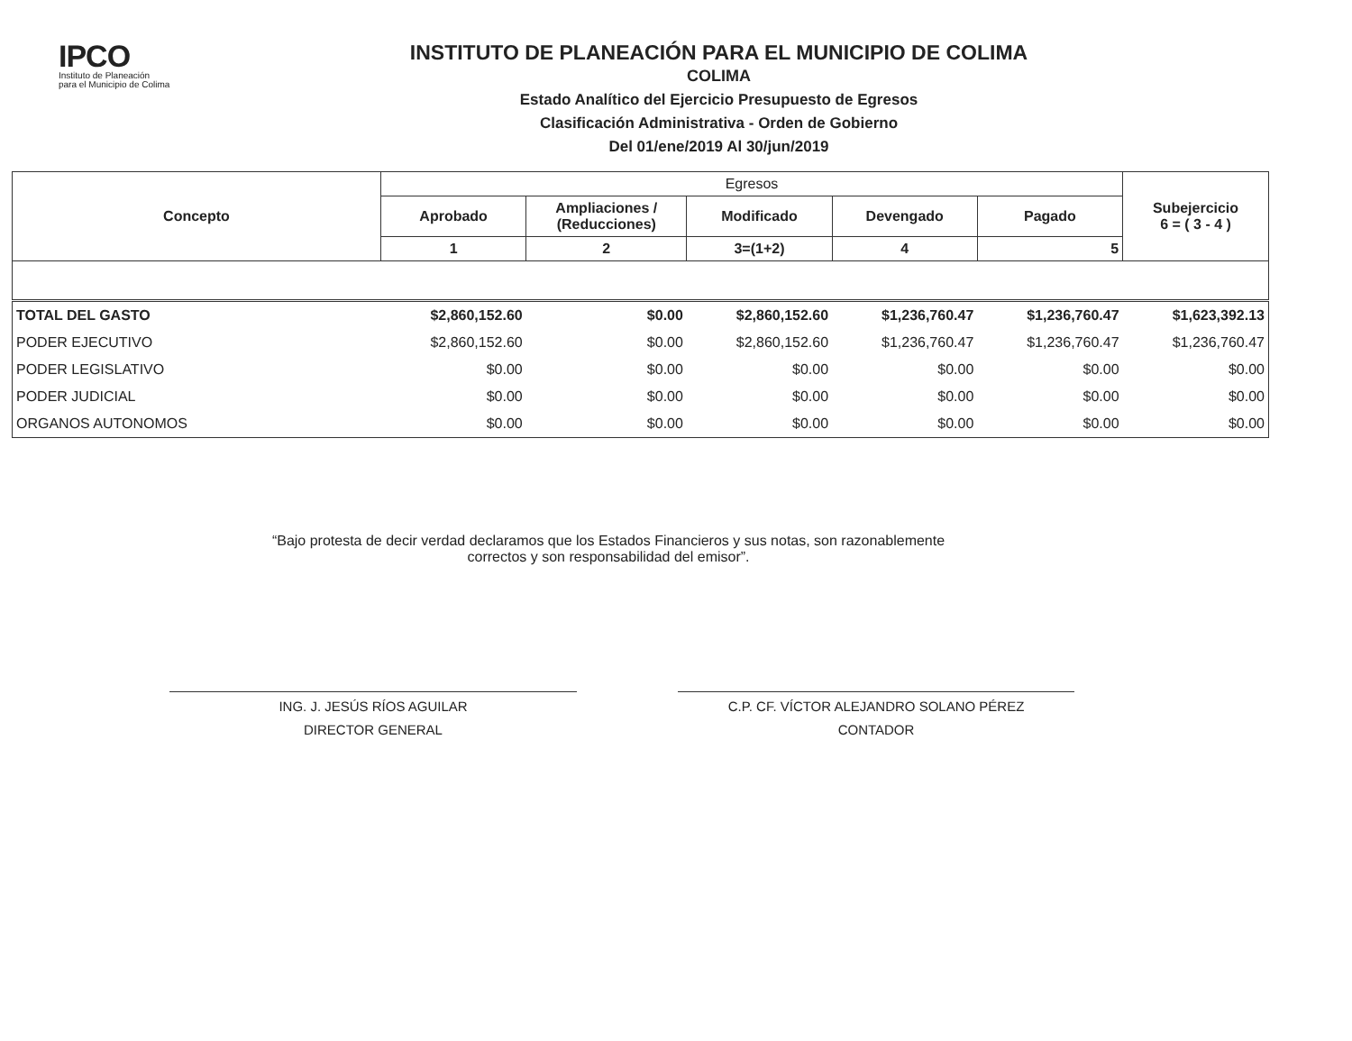IPCO
Instituto de Planeación
para el Municipio de Colima
INSTITUTO DE PLANEACIÓN PARA EL MUNICIPIO DE COLIMA
COLIMA
Estado Analítico del Ejercicio Presupuesto de Egresos
Clasificación Administrativa - Orden de Gobierno
Del 01/ene/2019 Al 30/jun/2019
| Concepto | Egresos | | | | | Subejercicio 6 = ( 3 - 4 ) |
| --- | --- | --- | --- | --- | --- | --- |
| | Aprobado | Ampliaciones / (Reducciones) | Modificado | Devengado | Pagado | |
| | 1 | 2 | 3=(1+2) | 4 | 5 | |
| TOTAL DEL GASTO | $2,860,152.60 | $0.00 | $2,860,152.60 | $1,236,760.47 | $1,236,760.47 | $1,623,392.13 |
| PODER EJECUTIVO | $2,860,152.60 | $0.00 | $2,860,152.60 | $1,236,760.47 | $1,236,760.47 | $1,236,760.47 |
| PODER LEGISLATIVO | $0.00 | $0.00 | $0.00 | $0.00 | $0.00 | $0.00 |
| PODER JUDICIAL | $0.00 | $0.00 | $0.00 | $0.00 | $0.00 | $0.00 |
| ORGANOS AUTONOMOS | $0.00 | $0.00 | $0.00 | $0.00 | $0.00 | $0.00 |
“Bajo protesta de decir verdad declaramos que los Estados Financieros y sus notas, son razonablemente
correctos y son responsabilidad del emisor”.
ING. J. JESÚS RÍOS AGUILAR
DIRECTOR GENERAL
C.P. CF. VÍCTOR ALEJANDRO SOLANO PÉREZ
CONTADOR